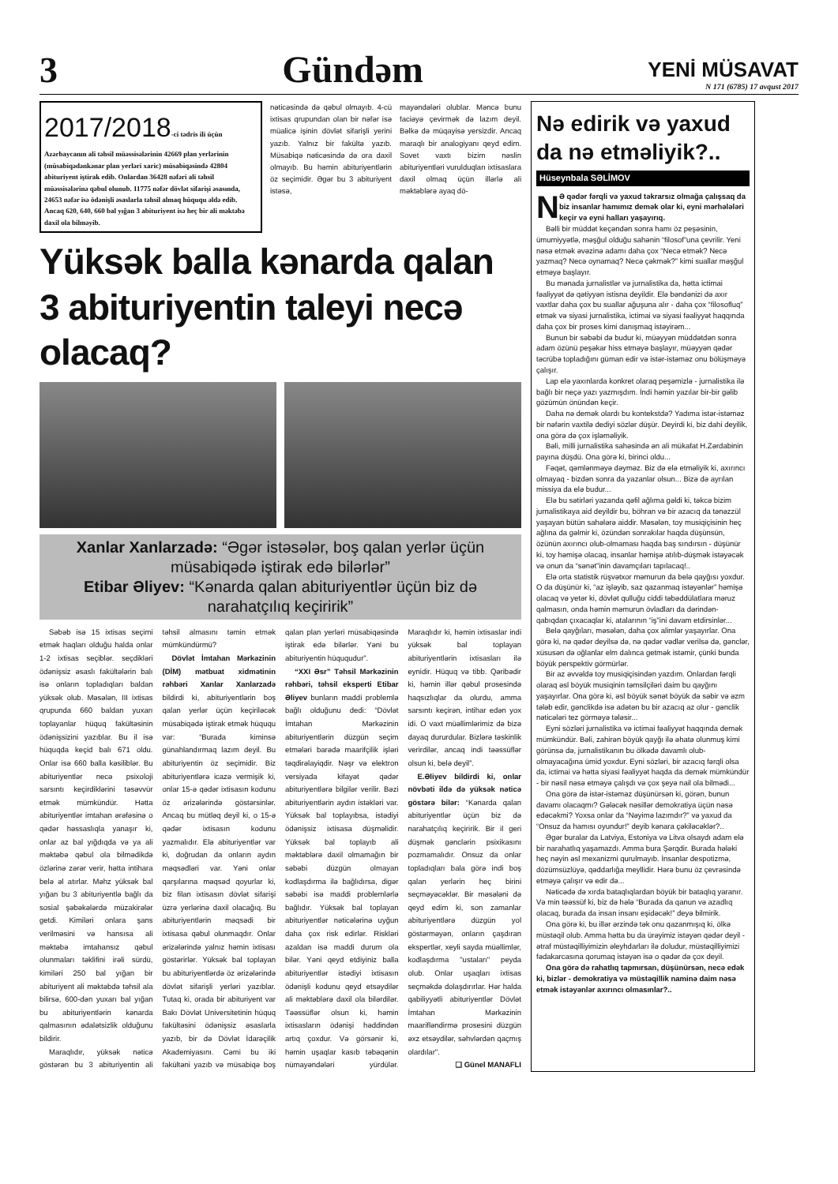3 Gündəm YENİ MÜSAVAT
N 171 (6785) 17 avqust 2017
2017/2018-ci tədris ili üçün Azərbaycanın ali təhsil müəssisələrinin 42669 plan yerlərinin (müsabiqədənkənar plan yerləri xaric) müsabiqəsində 42804 abituriyent iştirak edib. Onlardan 36428 nəfəri ali təhsil müəssisələrinə qəbul olunub. 11775 nəfər dövlət sifarişi əsasında, 24653 nəfər isə ödənişli əsaslarla təhsil almaq hüququ əldə edib. Ancaq 620, 640, 660 bal yığan 3 abituriyent isə heç bir ali məktəbə daxil ola bilməyib.
nəticəsində də qəbul olmayıb. 4-cü ixtisas qrupundan olan bir nəfər isə müalicə işinin dövlət sifarişli yerini yazıb. Yalnız bir fakültə yazıb. Müsabiqə nəticəsində də ora daxil olmayıb. Bu həmin abituriyentlərin öz seçimidir. Əgər bu 3 abituriyent istəsə,
mayəndələri olublar. Məncə bunu faciəyə çevirmək də lazım deyil. Bəlkə də müqayisə yersizdir. Ancaq maraqlı bir analogiyanı qeyd edim. Sovet vaxtı bizim nəslin abituriyentləri vurulduqları ixtisaslara daxil olmaq üçün illərlə ali məktəblərə ayaq dö-
Yüksək balla kənarda qalan 3 abituriyentin taleyi necə olacaq?
Xanlar Xanlarzadə: “Əgər istəsələr, boş qalan yerlər üçün müsabiqədə iştirak edə bilərlər”
Etibar Əliyev: “Kənarda qalan abituriyentlər üçün biz də narahatçılıq keçiririk”
Səbəb isə 15 ixtisas seçimi etmək haqları olduğu halda onlar 1-2 ixtisas seçiblər. seçdikləri ödənişsiz əsaslı fakültələrin balı isə onların topladıqları baldan yüksək olub. Məsələn, III ixtisas qrupunda 660 baldan yuxarı toplayanlar hüquq fakültəsinin ödənişsizini yazıblar. Bu il isə hüquqda keçid balı 671 oldu. Onlar isə 660 balla kəsiliblər. Bu abituriyentlər necə psixoloji sarsıntı keçirdiklərini təsəvvür etmək mümkündür. Hətta abituriyentlər imtahan ərəfəsinə o qədər həssaslıqla yanaşır ki, onlar az bal yığdıqda və ya ali məktəbə qəbul ola bilmədikdə özlərinə zərər verir, hətta intihara belə əl atırlar. Məhz yüksək bal yığan bu 3 abituriyentlə bağlı da sosial şəbəkələrdə müzakirələr getdi. Kimiləri onlara şans verilməsini və hansısa ali məktəbə imtahansız qəbul olunmaları təklifini irəli sürdü, kimiləri 250 bal yığan bir abituriyent ali məktəbdə təhsil ala bilirsə, 600-dən yuxarı bal yığan bu abituriyentlərin kənarda qalmasının ədalətsizlik olduğunu bildirir.
Maraqlıdır, yüksək nəticə göstərən bu 3 abituriyentin ali təhsil almasını təmin etmək mümkündürmü?
Dövlət İmtahan Mərkəzinin (DİM) mətbuat xidmətinin rəhbəri Xanlar Xanlarzadə bildirdi ki, abituriyentlərin boş qalan yerlər üçün keçiriləcək müsabiqədə iştirak etmək hüququ var: “Burada kiminsə günahlandırmaq lazım deyil. Bu abituriyentin öz seçimidir. Biz abituriyentlərə icazə vermişik ki, onlar 15-ə qədər ixtisasın kodunu öz ərizələrində göstərsinlər. Ancaq bu mütləq deyil ki, o 15-ə qədər ixtisasın kodunu yazmalıdır. Elə abituriyentlər var ki, doğrudan da onların aydın məqsədləri var. Yəni onlar qarşılarına məqsəd qoyurlar ki, biz filan ixtisasın dövlət sifarişi üzrə yerlərinə daxil olacağıq. Bu abituriyentlərin məqsədi bir ixtisasa qəbul olunmaqdır. Onlar ərizələrində yalnız həmin ixtisası göstərirlər. Yüksək bal toplayan bu abituriyentlərdə öz ərizələrində dövlət sifarişli yerləri yazıblar. Tutaq ki, orada bir abituriyent var Bakı Dövlət Universitetinin hüquq fakültəsini ödənişsiz əsaslarla yazıb, bir də Dövlət İdarəçilik Akademiyasını. Cəmi bu iki fakültəni yazıb və müsabiqə boş qalan plan yerləri müsabiqəsində iştirak edə bilərlər. Yəni bu abituriyentin hüququdur”.
“XXI Əsr” Təhsil Mərkəzinin rəhbəri, təhsil eksperti Etibar Əliyev bunların maddi problemlə bağlı olduğunu dedi: “Dövlət İmtahan Mərkəzinin abituriyentlərin düzgün seçim etmələri barədə maarifçilik işləri təqdirəlayiqdir. Nəşr və elektron versiyada kifayət qədər abituriyentlərə bilgilər verilir. Bəzi abituriyentlərin aydın istəkləri var. Yüksək bal toplayıbsa, istədiyi ödənişsiz ixtisasa düşməlidir. Yüksək bal toplayıb ali məktəblərə daxil olmamağın bir səbəbi düzgün olmayan kodlaşdırma ilə bağlıdırsa, digər səbəbi isə maddi problemlərlə bağlıdır. Yüksək bal toplayan abituriyentlər nəticələrinə uyğun daha çox risk edirlər. Riskləri azaldan isə maddi durum ola bilər. Yəni qeyd etdiyiniz balla abituriyentlər istədiyi ixtisasın ödənişli kodunu qeyd etsəydilər ali məktəblərə daxil ola bilərdilər. Təəssüflər olsun ki, həmin ixtisasların ödənişi həddindən artıq çoxdur. Və görsənir ki, həmin uşaqlar kasıb təbəqənin nümayəndələri yürdülər. Maraqlıdır ki, həmin ixtisaslar indi yüksək bal toplayan abituriyentlərin ixtisasları ilə eynidir. Hüquq və tibb. Qəribədir ki, həmin illər qəbul prosesində haqsızlıqlar da olurdu, amma sarsıntı keçirən, intihar edən yox idi. O vaxt müəllimlərimiz də bizə dayaq dururdular. Bizlərə təskinlik verirdilər, ancaq indi təəssüflər olsun ki, belə deyil”.
E.Əliyev bildirdi ki, onlar növbəti ildə də yüksək nəticə göstərə bilər: “Kənarda qalan abituriyentlər üçün biz də narahatçılıq keçiririk. Bir il geri düşmək gənclərin psixikasını pozmamalıdır. Onsuz da onlar topladıqları bala görə indi boş qalan yerlərin heç birini seçməyəcəklər. Bir məsələni də qeyd edim ki, son zamanlar abituriyentlərə düzgün yol göstərməyən, onların çaşdıran ekspertlər, xeyli sayda müəllimlər, kodlaşdırma "ustaları" peyda olub. Onlar uşaqları ixtisas seçməkdə dolaşdırırlar. Hər halda qabiliyyətli abituriyentlər Dövlət İmtahan Mərkəzinin maarifləndirmə prosesini düzgün əxz etsəydilər, səhvlərdən qaçmış olardılar".
❑ Günel MANAFLI
Nə edirik və yaxud da nə etməliyik?..
Hüseynbala SƏLİMOV
NƏ qədər fərqli və yaxud təkrarsız olmağa çalışsaq da biz insanlar hamımız demək olar ki, eyni mərhələləri keçir və eyni halları yaşayırıq.
Bəlli bir müddət keçəndən sonra hamı öz peşəsinin, ümumiyyətlə, məşğul olduğu sahənin “filosof”una çevrilir. Yeni nəsə etmək əvəzinə adamı daha çox “Necə etmək? Necə yazmaq? Necə oynamaq? Necə çəkmək?” kimi suallar məşğul etməyə başlayır.
Bu mənada jurnalistlər və jurnalistika da, hətta ictimai fəaliyyət də qətiyyən istisna deyildir. Elə bəndənizi də axır vaxtlar daha çox bu suallar ağuşuna alır - daha çox “filosofluq” etmək və siyasi jurnalistika, ictimai və siyasi fəaliyyət haqqında daha çox bir proses kimi danışmaq istəyirəm...
Bunun bir səbəbi də budur ki, müəyyən müddətdən sonra adam özünü peşəkar hiss etməyə başlayır, müəyyən qədər təcrübə topladığını güman edir və istər-istəməz onu bölüşməyə çalışır.
Lap elə yaxınlarda konkret olaraq peşəmizlə - jurnalistika ilə bağlı bir neçə yazı yazmışdım. İndi həmin yazılar bir-bir gəlib gözümün önündən keçir.
Daha nə demək olardı bu kontekstdə? Yadıma istər-istəməz bir nəfərin vaxtilə dediyi sözlər düşür. Deyirdi ki, biz dahi deyilik, ona görə də çox işləməliyik.
Bəli, milli jurnalistika sahəsində ən ali mükafat H.Zərdabinin payına düşdü. Ona görə ki, birinci oldu...
Fəqət, qəmlənməyə dəyməz. Biz də elə etməliyik ki, axırıncı olmayaq - bizdən sonra da yazanlar olsun... Bizə də ayrılan missiya da elə budur...
Elə bu sətirləri yazanda qəfil ağlıma gəldi ki, təkcə bizim jurnalistikaya aid deyildir bu, böhran və bir azacıq da tənəzzül yaşayan bütün sahələrə aiddir. Məsələn, toy musiqiçisinin heç ağlına da gəlmir ki, özündən sonrakılar haqda düşünsün, özünün axırıncı olub-olmaması haqda baş sındırsın - düşünür ki, toy həmişə olacaq, insanlar həmişə atılıb-düşmək istəyəcək və onun da “sənət”inin davamçıları tapılacaq!..
Elə orta statistik rüşvətxor məmurun da belə qayğısı yoxdur. O da düşünür ki, “az işləyib, saz qazanmaq istəyənlər” həmişə olacaq və yetər ki, dövlət qulluğu ciddi təbəddülatlara məruz qalmasın, onda həmin məmurun övladları da dərindən-qabıqdan çıxacaqlar ki, atalarının “iş”ini davam etdirsinlər...
Belə qayğıları, məsələn, daha çox alimlər yaşayırlar. Ona görə ki, nə qədər deyilsə də, nə qədər vədlər verilsə də, gənclər, xüsusən də oğlanlar elm dalınca getmək istəmir, çünki bunda böyük perspektiv görmürlər.
Bir az əvvəldə toy musiqiçisindən yazdım. Onlardan fərqli olaraq əsl böyük musiqinin təmsilçiləri daim bu qayğını yaşayırlar. Ona görə ki, əsl böyük sənət böyük də səbir və əzm tələb edir, gənclikdə isə adətən bu bir azacıq az olur - gənclik nəticələri tez görməyə tələsir...
Eyni sözləri jurnalistika və ictimai fəaliyyət haqqında demək mümkündür. Bəli, zahirən böyük qayğı ilə əhatə olunmuş kimi görünsə də, jurnalistikanın bu ölkədə davamlı olub-olmayacağına ümid yoxdur. Eyni sözləri, bir azacıq fərqli olsa da, ictimai və hətta siyasi fəaliyyət haqda da demək mümkündür - bir nəsil nəsə etməyə çalışdı və çox şeyə nail ola bilmədi...
Ona görə də istər-istəməz düşünürsən ki, görən, bunun davamı olacaqmı? Gələcək nəsillər demokratiya üçün nəsə edəcəkmi? Yoxsa onlar da “Nəyimə lazımdır?” və yaxud da “Onsuz da hamısı oyundur!” deyib kənara çəkiləcəklər?..
Əgər buralar da Latviya, Estoniya və Litva olsaydı adam elə bir narahatlıq yaşamazdı. Amma bura Şərqdir. Burada hələki heç nəyin əsl mexanizmi qurulmayıb. İnsanlar despotizmə, dözümsüzlüyə, qəddarlığa meyllidir. Hərə bunu öz çevrəsində etməyə çalışır və edir də...
Nəticədə də xırda bataqlıqlardan böyük bir bataqlıq yaranır. Və min təəssüf ki, biz də hələ “Burada da qanun və azadlıq olacaq, burada da insan insanı eşidəcək!” deyə bilmirik.
Ona görə ki, bu illər ərzində tək onu qazanmışıq ki, ölkə müstəqil olub. Amma hətta bu da ürəyimiz istəyən qədər deyil - ətraf müstəqilliyimizin əleyhdarları ilə doludur, müstəqilliyimizi fədakarcasına qorumaq istəyən isə o qədər də çox deyil.
Ona görə də rahatlıq tapmırsan, düşünürsən, necə edək ki, bizlər - demokratiya və müstəqillik naminə daim nəsə etmək istəyənlər axırıncı olmasınlar?..